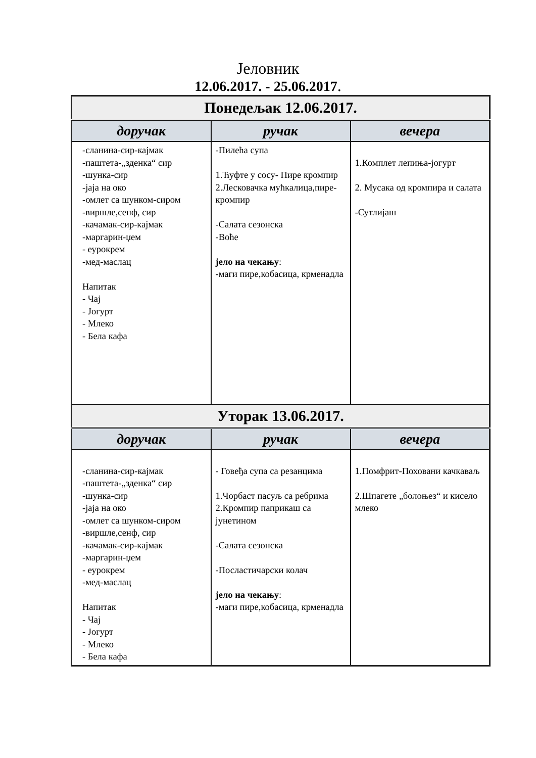Јеловник
12.06.2017. - 25.06.2017.
| Понедељак 12.06.2017. | | |
| --- | --- | --- |
| доручак | ручак | вечера |
| -сланина-сир-кајмак -паштета-„зденка“ сир -шунка-сир -јаја на око -омлет са шунком-сиром -виршле,сенф, сир -качамак-сир-кајмак -маргарин-џем - еурокрем -мед-маслац Напитак - Чај - Јогурт - Млеко - Бела кафа | -Пилећа супа 1.Ћуфте у сосу- Пире кромпир 2.Лесковачка мућкалица,пире-кромпир -Салата сезонска -Воће јело на чекању : -маги пире,кобасица, крменадла | 1.Комплет лепиња-јогурт 2. Мусака од кромпира и салата -Сутлијаш |
| Уторак 13.06.2017. | | |
| доручак | ручак | вечера |
| -сланина-сир-кајмак -паштета-„зденка“ сир -шунка-сир -јаја на око -омлет са шунком-сиром -виршле,сенф, сир -качамак-сир-кајмак -маргарин-џем - еурокрем -мед-маслац Напитак - Чај - Јогурт - Млеко - Бела кафа | - Говеђа супа са резанцима 1.Чорбаст пасуљ са ребрима 2.Кромпир паприкаш са јунетином -Салата сезонска -Посластичарски колач јело на чекању : -маги пире,кобасица, крменадла | 1.Помфрит-Поховани качкаваљ 2.Шпагете „болоњез“ и кисело млеко |